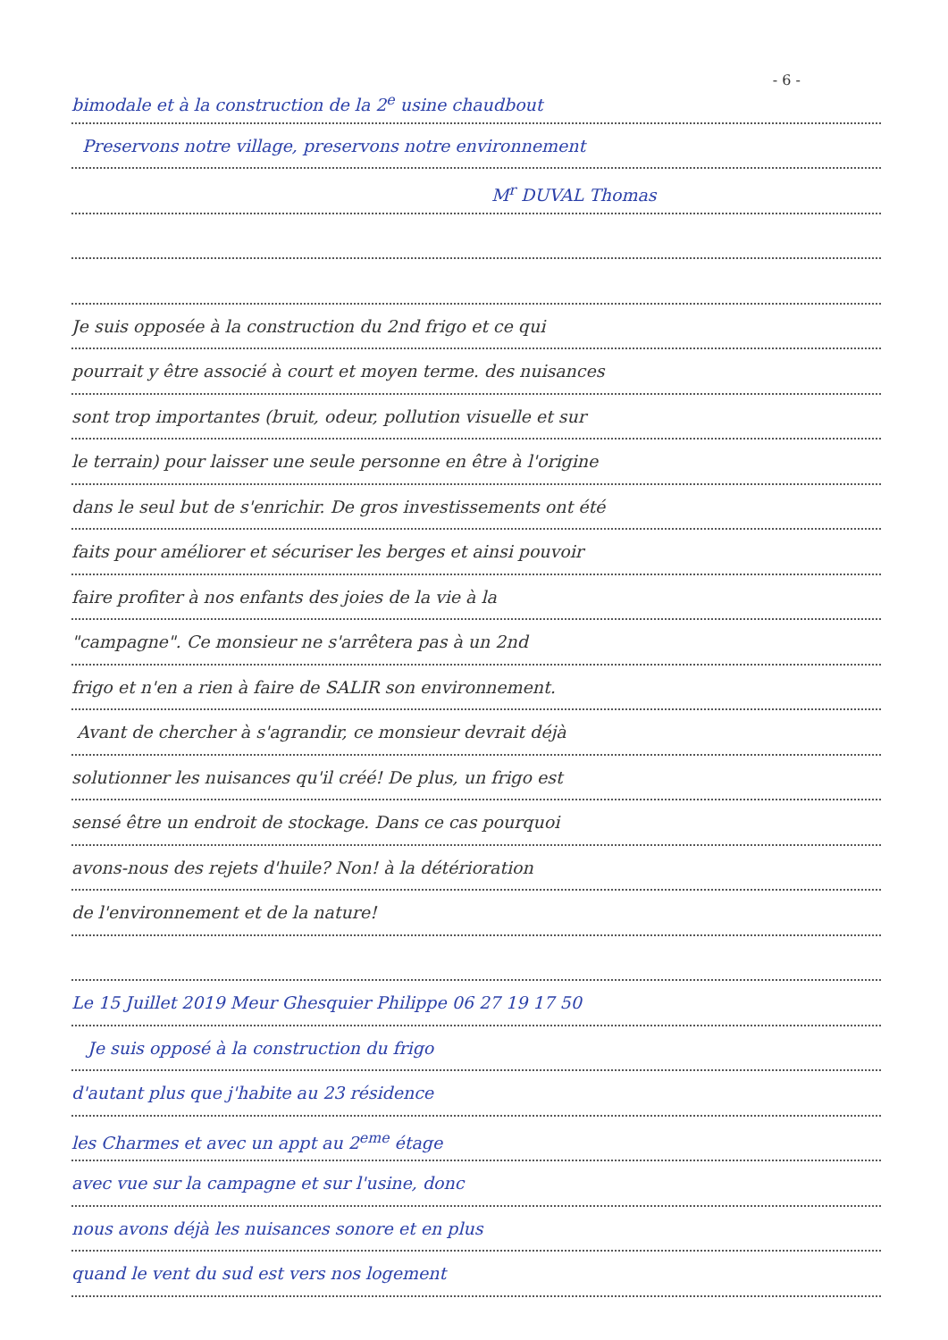- 6 -
bimodale et à la construction de la 2<sup>e</sup> usine chaudbout
Preservons notre village, preservons notre environnement
M<sup>r</sup> DUVAL Thomas
Je suis opposée à la construction du 2nd frigo et ce qui
pourrait y être associé à court et moyen terme. des nuisances
sont trop importantes (bruit, odeur, pollution visuelle et sur
le terrain) pour laisser une seule personne en être à l'origine
dans le seul but de s'enrichir. De gros investissements ont été
faits pour améliorer et sécuriser les berges et ainsi pouvoir
faire profiter à nos enfants des joies de la vie à la
"campagne". Ce monsieur ne s'arrêtera pas à un 2nd
frigo et n'en a rien à faire de SALIR son environnement.
Avant de chercher à s'agrandir, ce monsieur devrait déjà
solutionner les nuisances qu'il créé! De plus, un frigo est
sensé être un endroit de stockage. Dans ce cas pourquoi
avons-nous des rejets d'huile? Non! à la détérioration
de l'environnement et de la nature!
Le 15 Juillet 2019 Meur Ghesquier Philippe 06 27 19 17 50
Je suis opposé à la construction du frigo
d'autant plus que j'habite au 23 résidence
les Charmes et avec un appt au 2<sup>eme</sup> étage
avec vue sur la campagne et sur l'usine, donc
nous avons déjà les nuisances sonore et en plus
quand le vent du sud est vers nos logement